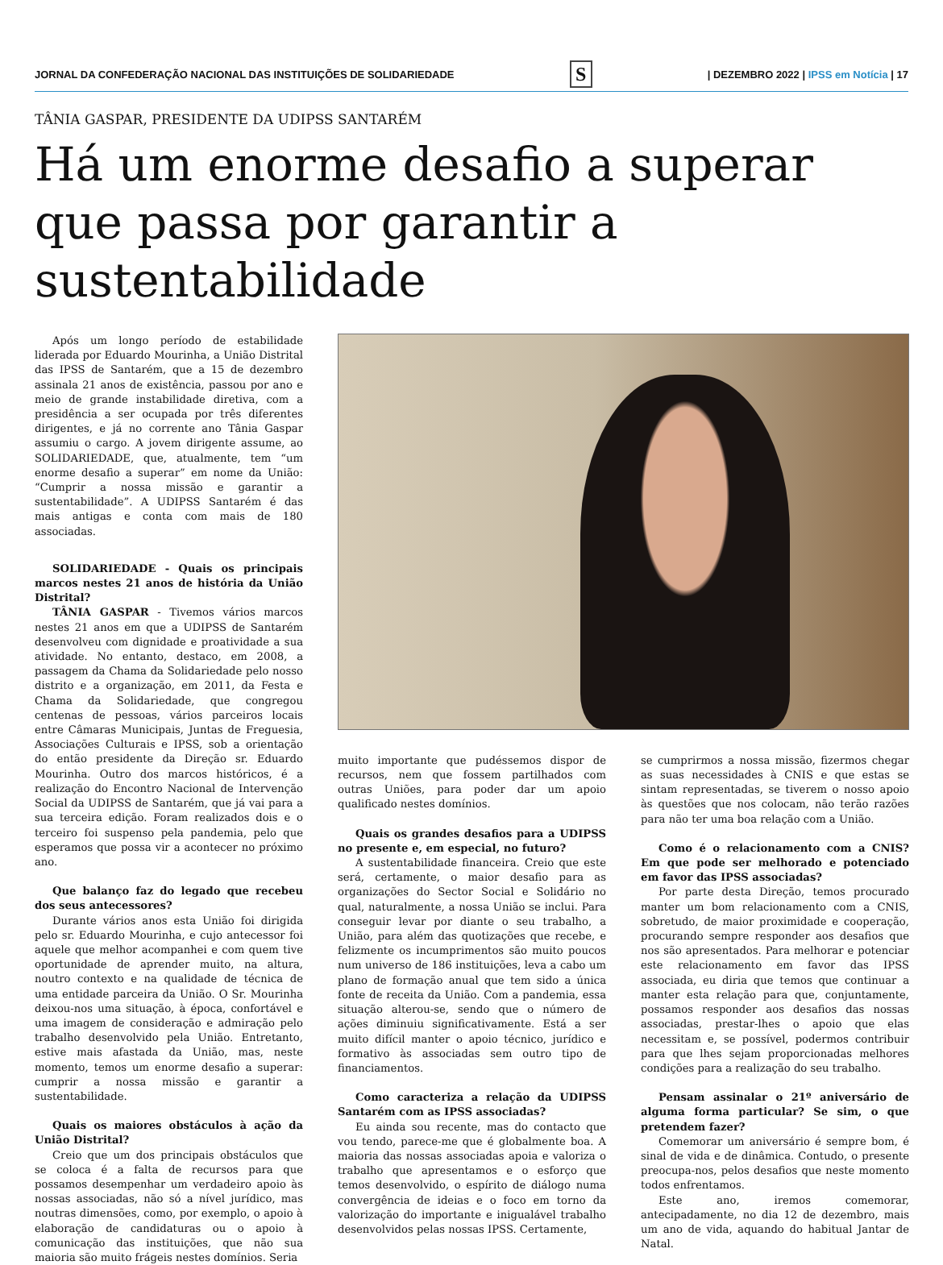JORNAL DA CONFEDERAÇÃO NACIONAL DAS INSTITUIÇÕES DE SOLIDARIEDADE S | DEZEMBRO 2022 | IPSS em Notícia | 17
TÂNIA GASPAR, PRESIDENTE DA UDIPSS SANTARÉM
Há um enorme desafio a superar que passa por garantir a sustentabilidade
Após um longo período de estabilidade liderada por Eduardo Mourinha, a União Distrital das IPSS de Santarém, que a 15 de dezembro assinala 21 anos de existência, passou por ano e meio de grande instabilidade diretiva, com a presidência a ser ocupada por três diferentes dirigentes, e já no corrente ano Tânia Gaspar assumiu o cargo. A jovem dirigente assume, ao SOLIDARIEDADE, que, atualmente, tem “um enorme desafio a superar” em nome da União: “Cumprir a nossa missão e garantir a sustentabilidade”. A UDIPSS Santarém é das mais antigas e conta com mais de 180 associadas.
SOLIDARIEDADE - Quais os principais marcos nestes 21 anos de história da União Distrital?
TÂNIA GASPAR - Tivemos vários marcos nestes 21 anos em que a UDIPSS de Santarém desenvolveu com dignidade e proatividade a sua atividade. No entanto, destaco, em 2008, a passagem da Chama da Solidariedade pelo nosso distrito e a organização, em 2011, da Festa e Chama da Solidariedade, que congregou centenas de pessoas, vários parceiros locais entre Câmaras Municipais, Juntas de Freguesia, Associações Culturais e IPSS, sob a orientação do então presidente da Direção sr. Eduardo Mourinha. Outro dos marcos históricos, é a realização do Encontro Nacional de Intervenção Social da UDIPSS de Santarém, que já vai para a sua terceira edição. Foram realizados dois e o terceiro foi suspenso pela pandemia, pelo que esperamos que possa vir a acontecer no próximo ano.
Que balanço faz do legado que recebeu dos seus antecessores?
Durante vários anos esta União foi dirigida pelo sr. Eduardo Mourinha, e cujo antecessor foi aquele que melhor acompanhei e com quem tive oportunidade de aprender muito, na altura, noutro contexto e na qualidade de técnica de uma entidade parceira da União. O Sr. Mourinha deixou-nos uma situação, à época, confortável e uma imagem de consideração e admiração pelo trabalho desenvolvido pela União. Entretanto, estive mais afastada da União, mas, neste momento, temos um enorme desafio a superar: cumprir a nossa missão e garantir a sustentabilidade.
Quais os maiores obstáculos à ação da União Distrital?
Creio que um dos principais obstáculos que se coloca é a falta de recursos para que possamos desempenhar um verdadeiro apoio às nossas associadas, não só a nível jurídico, mas noutras dimensões, como, por exemplo, o apoio à elaboração de candidaturas ou o apoio à comunicação das instituições, que não sua maioria são muito frágeis nestes domínios. Seria
muito importante que pudéssemos dispor de recursos, nem que fossem partilhados com outras Uniões, para poder dar um apoio qualificado nestes domínios.
Quais os grandes desafios para a UDIPSS no presente e, em especial, no futuro?
A sustentabilidade financeira. Creio que este será, certamente, o maior desafio para as organizações do Sector Social e Solidário no qual, naturalmente, a nossa União se inclui. Para conseguir levar por diante o seu trabalho, a União, para além das quotizações que recebe, e felizmente os incumprimentos são muito poucos num universo de 186 instituições, leva a cabo um plano de formação anual que tem sido a única fonte de receita da União. Com a pandemia, essa situação alterou-se, sendo que o número de ações diminuiu significativamente. Está a ser muito difícil manter o apoio técnico, jurídico e formativo às associadas sem outro tipo de financiamentos.
Como caracteriza a relação da UDIPSS Santarém com as IPSS associadas?
Eu ainda sou recente, mas do contacto que vou tendo, parece-me que é globalmente boa. A maioria das nossas associadas apoia e valoriza o trabalho que apresentamos e o esforço que temos desenvolvido, o espírito de diálogo numa convergência de ideias e o foco em torno da valorização do importante e inigualável trabalho desenvolvidos pelas nossas IPSS. Certamente,
se cumprirmos a nossa missão, fizermos chegar as suas necessidades à CNIS e que estas se sintam representadas, se tiverem o nosso apoio às questões que nos colocam, não terão razões para não ter uma boa relação com a União.
Como é o relacionamento com a CNIS? Em que pode ser melhorado e potenciado em favor das IPSS associadas?
Por parte desta Direção, temos procurado manter um bom relacionamento com a CNIS, sobretudo, de maior proximidade e cooperação, procurando sempre responder aos desafios que nos são apresentados. Para melhorar e potenciar este relacionamento em favor das IPSS associada, eu diria que temos que continuar a manter esta relação para que, conjuntamente, possamos responder aos desafios das nossas associadas, prestar-lhes o apoio que elas necessitam e, se possível, podermos contribuir para que lhes sejam proporcionadas melhores condições para a realização do seu trabalho.
Pensam assinalar o 21º aniversário de alguma forma particular? Se sim, o que pretendem fazer?
Comemorar um aniversário é sempre bom, é sinal de vida e de dinâmica. Contudo, o presente preocupa-nos, pelos desafios que neste momento todos enfrentamos.
Este ano, iremos comemorar, antecipadamente, no dia 12 de dezembro, mais um ano de vida, aquando do habitual Jantar de Natal.